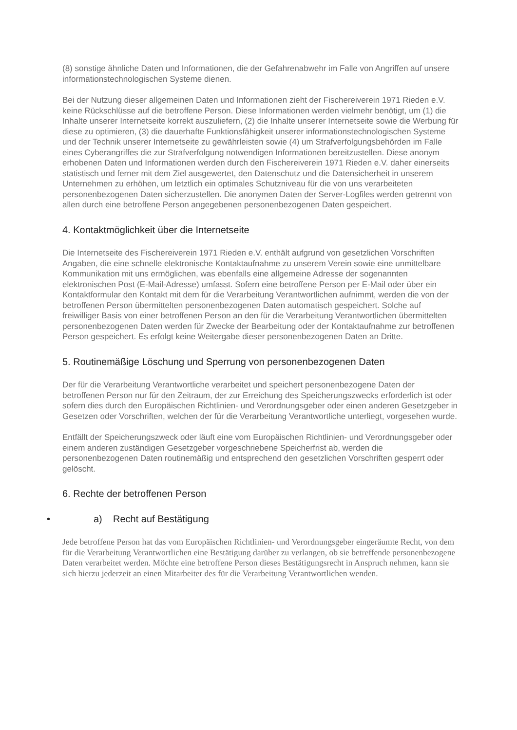(8) sonstige ähnliche Daten und Informationen, die der Gefahrenabwehr im Falle von Angriffen auf unsere informationstechnologischen Systeme dienen.
Bei der Nutzung dieser allgemeinen Daten und Informationen zieht der Fischereiverein 1971 Rieden e.V. keine Rückschlüsse auf die betroffene Person. Diese Informationen werden vielmehr benötigt, um (1) die Inhalte unserer Internetseite korrekt auszuliefern, (2) die Inhalte unserer Internetseite sowie die Werbung für diese zu optimieren, (3) die dauerhafte Funktionsfähigkeit unserer informationstechnologischen Systeme und der Technik unserer Internetseite zu gewährleisten sowie (4) um Strafverfolgungsbehörden im Falle eines Cyberangriffes die zur Strafverfolgung notwendigen Informationen bereitzustellen. Diese anonym erhobenen Daten und Informationen werden durch den Fischereiverein 1971 Rieden e.V. daher einerseits statistisch und ferner mit dem Ziel ausgewertet, den Datenschutz und die Datensicherheit in unserem Unternehmen zu erhöhen, um letztlich ein optimales Schutzniveau für die von uns verarbeiteten personenbezogenen Daten sicherzustellen. Die anonymen Daten der Server-Logfiles werden getrennt von allen durch eine betroffene Person angegebenen personenbezogenen Daten gespeichert.
4. Kontaktmöglichkeit über die Internetseite
Die Internetseite des Fischereiverein 1971 Rieden e.V. enthält aufgrund von gesetzlichen Vorschriften Angaben, die eine schnelle elektronische Kontaktaufnahme zu unserem Verein sowie eine unmittelbare Kommunikation mit uns ermöglichen, was ebenfalls eine allgemeine Adresse der sogenannten elektronischen Post (E-Mail-Adresse) umfasst. Sofern eine betroffene Person per E-Mail oder über ein Kontaktformular den Kontakt mit dem für die Verarbeitung Verantwortlichen aufnimmt, werden die von der betroffenen Person übermittelten personenbezogenen Daten automatisch gespeichert. Solche auf freiwilliger Basis von einer betroffenen Person an den für die Verarbeitung Verantwortlichen übermittelten personenbezogenen Daten werden für Zwecke der Bearbeitung oder der Kontaktaufnahme zur betroffenen Person gespeichert. Es erfolgt keine Weitergabe dieser personenbezogenen Daten an Dritte.
5. Routinemäßige Löschung und Sperrung von personenbezogenen Daten
Der für die Verarbeitung Verantwortliche verarbeitet und speichert personenbezogene Daten der betroffenen Person nur für den Zeitraum, der zur Erreichung des Speicherungszwecks erforderlich ist oder sofern dies durch den Europäischen Richtlinien- und Verordnungsgeber oder einen anderen Gesetzgeber in Gesetzen oder Vorschriften, welchen der für die Verarbeitung Verantwortliche unterliegt, vorgesehen wurde.
Entfällt der Speicherungszweck oder läuft eine vom Europäischen Richtlinien- und Verordnungsgeber oder einem anderen zuständigen Gesetzgeber vorgeschriebene Speicherfrist ab, werden die personenbezogenen Daten routinemäßig und entsprechend den gesetzlichen Vorschriften gesperrt oder gelöscht.
6. Rechte der betroffenen Person
• a) Recht auf Bestätigung
Jede betroffene Person hat das vom Europäischen Richtlinien- und Verordnungsgeber eingeräumte Recht, von dem für die Verarbeitung Verantwortlichen eine Bestätigung darüber zu verlangen, ob sie betreffende personenbezogene Daten verarbeitet werden. Möchte eine betroffene Person dieses Bestätigungsrecht in Anspruch nehmen, kann sie sich hierzu jederzeit an einen Mitarbeiter des für die Verarbeitung Verantwortlichen wenden.